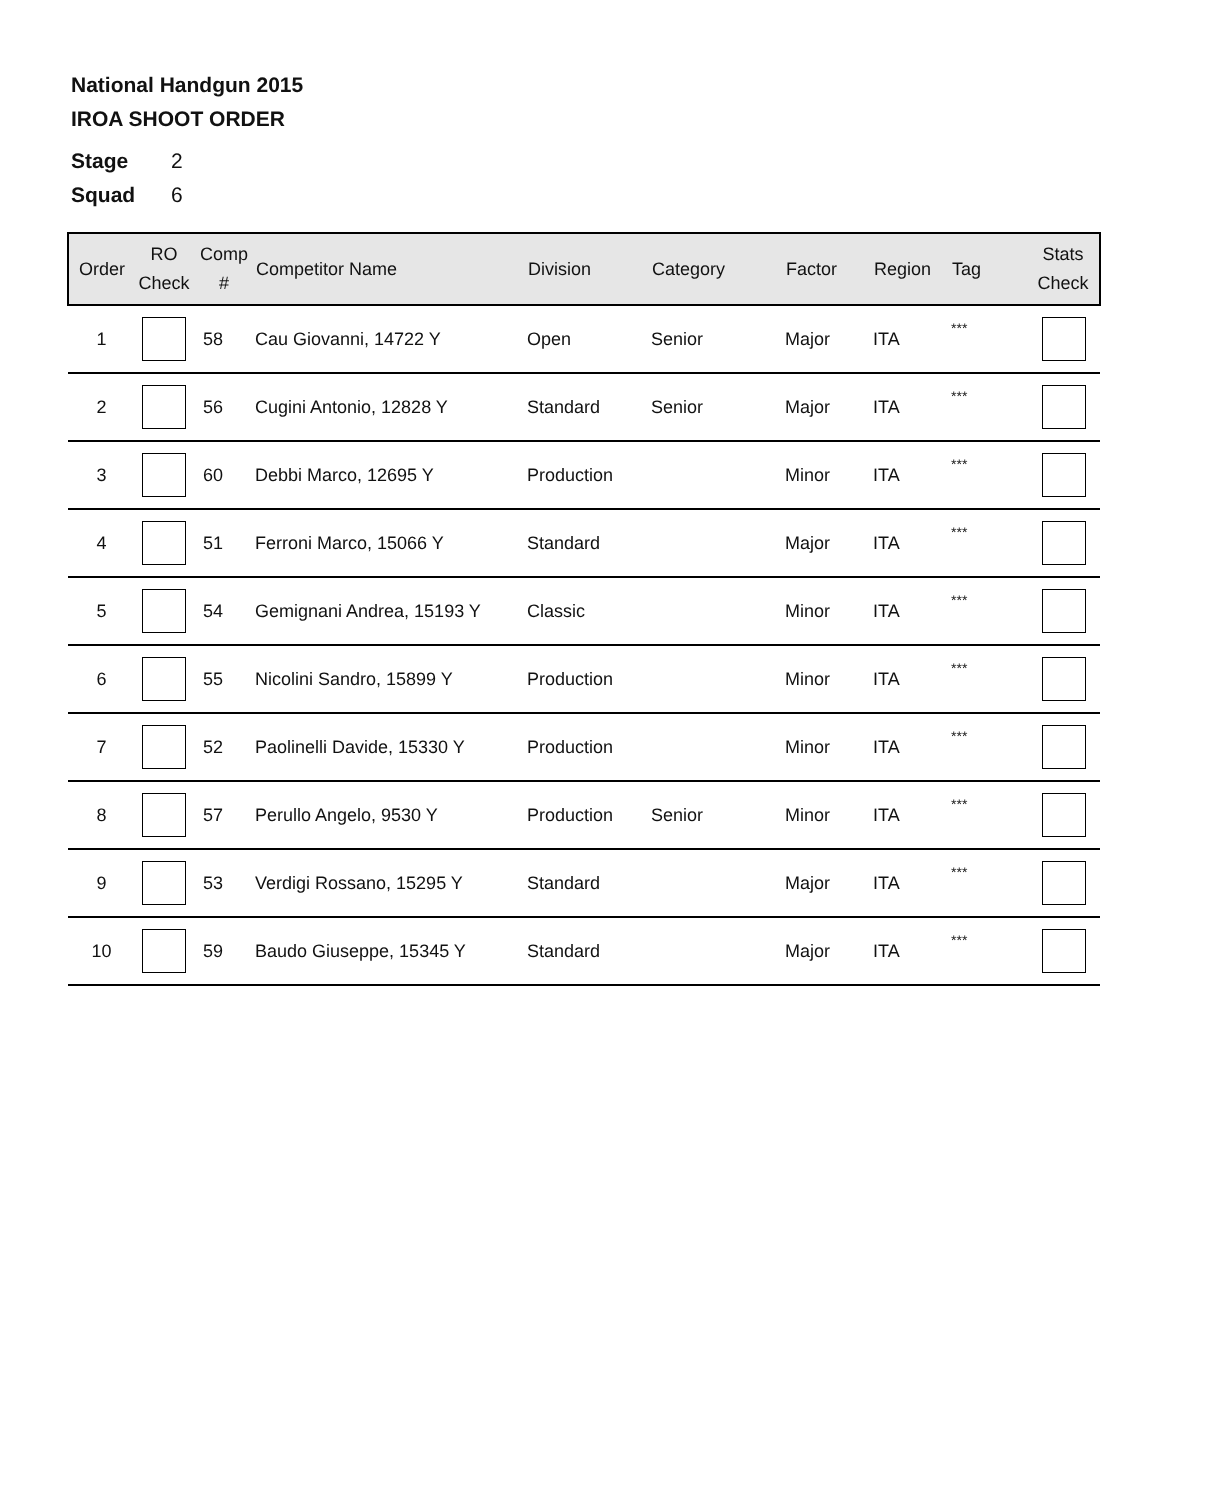National Handgun 2015
IROA SHOOT ORDER
Stage 2
Squad 6
| Order | RO Check | Comp # | Competitor Name | Division | Category | Factor | Region | Tag | Stats Check |
| --- | --- | --- | --- | --- | --- | --- | --- | --- | --- |
| 1 | | 58 | Cau Giovanni, 14722 Y | Open | Senior | Major | ITA | *** | |
| 2 | | 56 | Cugini Antonio, 12828 Y | Standard | Senior | Major | ITA | *** | |
| 3 | | 60 | Debbi Marco, 12695 Y | Production | | Minor | ITA | *** | |
| 4 | | 51 | Ferroni Marco, 15066 Y | Standard | | Major | ITA | *** | |
| 5 | | 54 | Gemignani Andrea, 15193 Y | Classic | | Minor | ITA | *** | |
| 6 | | 55 | Nicolini Sandro, 15899 Y | Production | | Minor | ITA | *** | |
| 7 | | 52 | Paolinelli Davide, 15330 Y | Production | | Minor | ITA | *** | |
| 8 | | 57 | Perullo Angelo, 9530 Y | Production | Senior | Minor | ITA | *** | |
| 9 | | 53 | Verdigi Rossano, 15295 Y | Standard | | Major | ITA | *** | |
| 10 | | 59 | Baudo Giuseppe, 15345 Y | Standard | | Major | ITA | *** | |